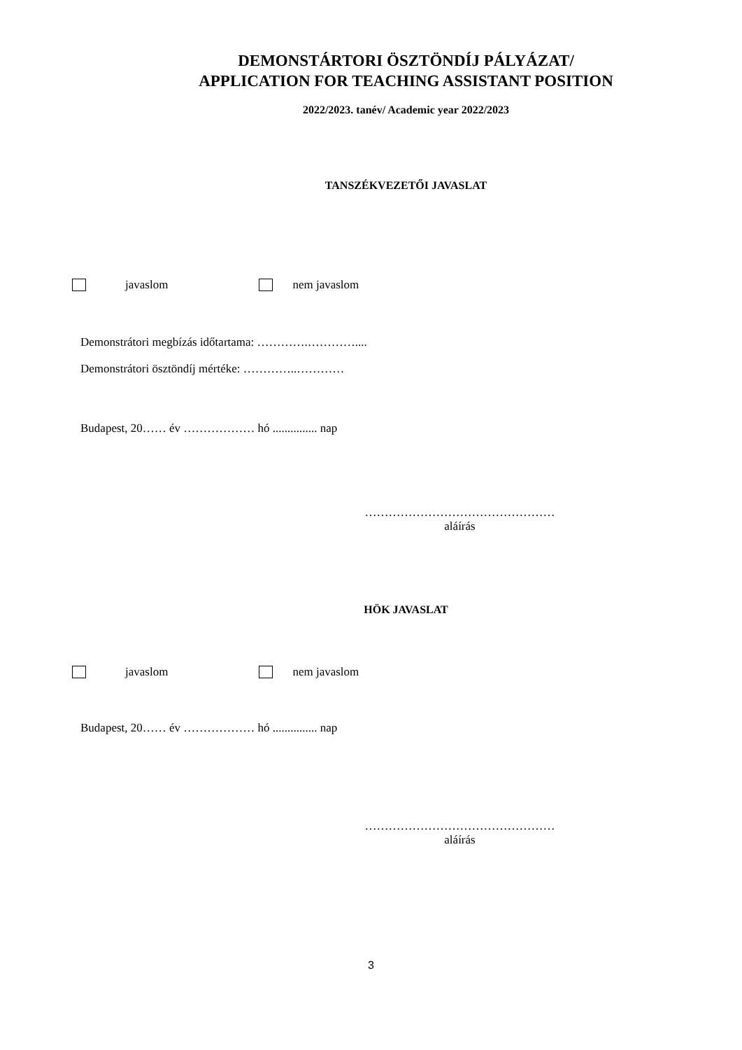DEMONSTÁRTORI ÖSZTÖNDÍJ PÁLYÁZAT/
APPLICATION FOR TEACHING ASSISTANT POSITION
2022/2023. tanév/ Academic year 2022/2023
TANSZÉKVEZETŐI JAVASLAT
javaslom nem javaslom
Demonstrátori megbízás időtartama: ………….…………....
Demonstrátori ösztöndíj mértéke: …………..…………
Budapest, 20…… év ……………… hó ............... nap
…………………………………………
aláírás
HÖK JAVASLAT
javaslom nem javaslom
Budapest, 20…… év ……………… hó ............... nap
…………………………………………
aláírás
3